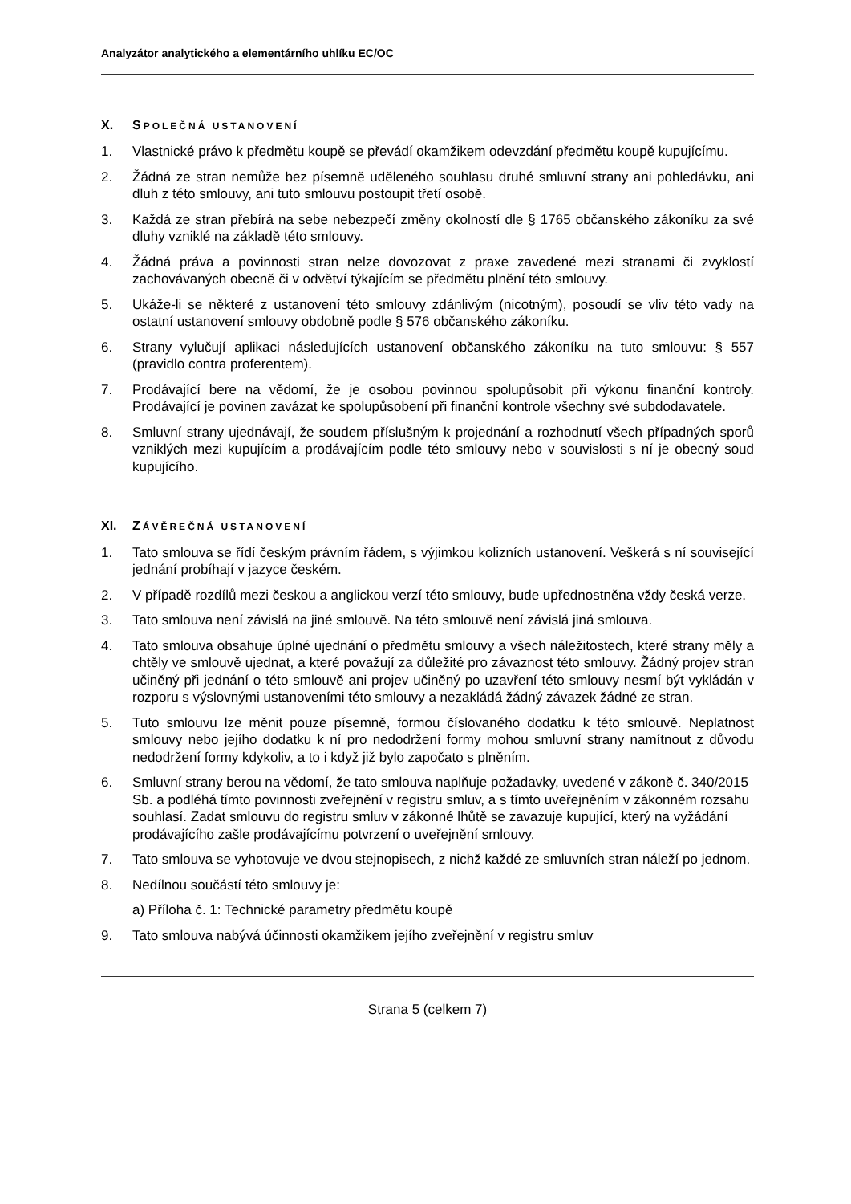Analyzátor analytického a elementárního uhlíku EC/OC
X. SPOLEČNÁ USTANOVENÍ
1. Vlastnické právo k předmětu koupě se převádí okamžikem odevzdání předmětu koupě kupujícímu.
2. Žádná ze stran nemůže bez písemně uděleného souhlasu druhé smluvní strany ani pohledávku, ani dluh z této smlouvy, ani tuto smlouvu postoupit třetí osobě.
3. Každá ze stran přebírá na sebe nebezpečí změny okolností dle § 1765 občanského zákoníku za své dluhy vzniklé na základě této smlouvy.
4. Žádná práva a povinnosti stran nelze dovozovat z praxe zavedené mezi stranami či zvyklostí zachovávaných obecně či v odvětví týkajícím se předmětu plnění této smlouvy.
5. Ukáže-li se některé z ustanovení této smlouvy zdánlivým (nicotným), posoudí se vliv této vady na ostatní ustanovení smlouvy obdobně podle § 576 občanského zákoníku.
6. Strany vylučují aplikaci následujících ustanovení občanského zákoníku na tuto smlouvu: § 557 (pravidlo contra proferentem).
7. Prodávající bere na vědomí, že je osobou povinnou spolupůsobit při výkonu finanční kontroly. Prodávající je povinen zavázat ke spolupůsobení při finanční kontrole všechny své subdodavatele.
8. Smluvní strany ujednávají, že soudem příslušným k projednání a rozhodnutí všech případných sporů vzniklých mezi kupujícím a prodávajícím podle této smlouvy nebo v souvislosti s ní je obecný soud kupujícího.
XI. ZÁVĚREČNÁ USTANOVENÍ
1. Tato smlouva se řídí českým právním řádem, s výjimkou kolizních ustanovení. Veškerá s ní související jednání probíhají v jazyce českém.
2. V případě rozdílů mezi českou a anglickou verzí této smlouvy, bude upřednostněna vždy česká verze.
3. Tato smlouva není závislá na jiné smlouvě. Na této smlouvě není závislá jiná smlouva.
4. Tato smlouva obsahuje úplné ujednání o předmětu smlouvy a všech náležitostech, které strany měly a chtěly ve smlouvě ujednat, a které považují za důležité pro závaznost této smlouvy. Žádný projev stran učiněný při jednání o této smlouvě ani projev učiněný po uzavření této smlouvy nesmí být vykládán v rozporu s výslovnými ustanoveními této smlouvy a nezakládá žádný závazek žádné ze stran.
5. Tuto smlouvu lze měnit pouze písemně, formou číslovaného dodatku k této smlouvě. Neplatnost smlouvy nebo jejího dodatku k ní pro nedodržení formy mohou smluvní strany namítnout z důvodu nedodržení formy kdykoliv, a to i když již bylo započato s plněním.
6. Smluvní strany berou na vědomí, že tato smlouva naplňuje požadavky, uvedené v zákoně č. 340/2015 Sb. a podléhá tímto povinnosti zveřejnění v registru smluv, a s tímto uveřejněním v zákonném rozsahu souhlasí. Zadat smlouvu do registru smluv v zákonné lhůtě se zavazuje kupující, který na vyžádání prodávajícího zašle prodávajícímu potvrzení o uveřejnění smlouvy.
7. Tato smlouva se vyhotovuje ve dvou stejnopisech, z nichž každé ze smluvních stran náleží po jednom.
8. Nedílnou součástí této smlouvy je:
a) Příloha č. 1: Technické parametry předmětu koupě
9. Tato smlouva nabývá účinnosti okamžikem jejího zveřejnění v registru smluv
Strana 5 (celkem 7)